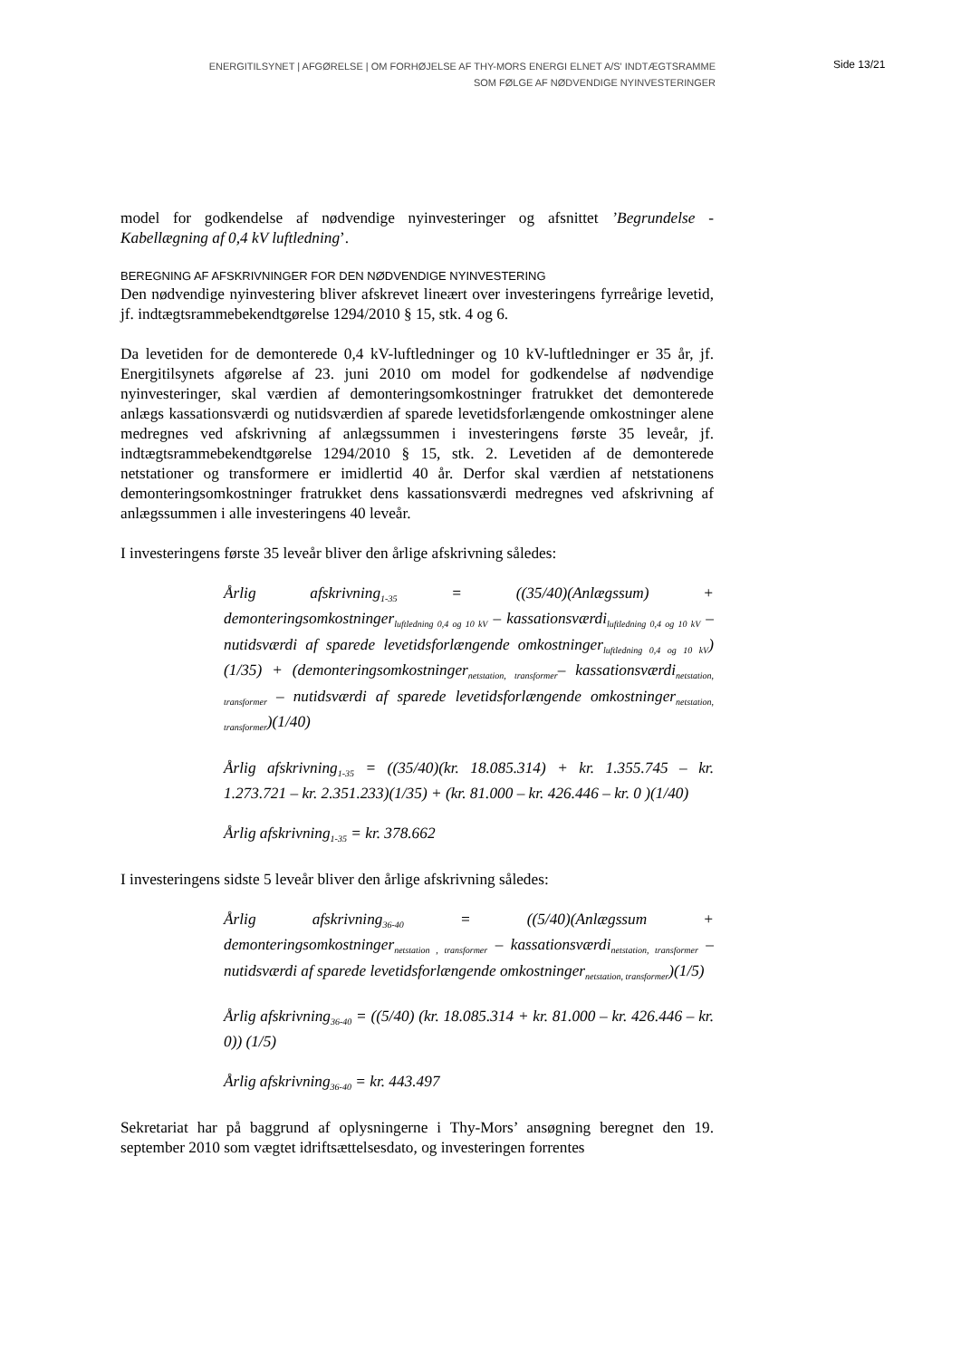ENERGITILSYNET | AFGØRELSE | OM FORHØJELSE AF THY-MORS ENERGI ELNET A/S' INDTÆGTSRAMME
SOM FØLGE AF NØDVENDIGE NYINVESTERINGER
Side 13/21
model for godkendelse af nødvendige nyinvesteringer og afsnittet ’Begrundelse - Kabellægning af 0,4 kV luftledning’.
BEREGNING AF AFSKRIVNINGER FOR DEN NØDVENDIGE NYINVESTERING
Den nødvendige nyinvestering bliver afskrevet lineært over investeringens fyrreårige levetid, jf. indtægtsrammebekendtgørelse 1294/2010 § 15, stk. 4 og 6.
Da levetiden for de demonterede 0,4 kV-luftledninger og 10 kV-luftledninger er 35 år, jf. Energitilsynets afgørelse af 23. juni 2010 om model for godkendelse af nødvendige nyinvesteringer, skal værdien af demonteringsomkostninger fratrukket det demonterede anlægs kassationsværdi og nutidsværdien af sparede levetidsforlængende omkostninger alene medregnes ved afskrivning af anlægssummen i investeringens første 35 leveår, jf. indtægtsrammebekendtgørelse 1294/2010 § 15, stk. 2. Levetiden af de demonterede netstationer og transformere er imidlertid 40 år. Derfor skal værdien af netstationens demonteringsomkostninger fratrukket dens kassationsværdi medregnes ved afskrivning af anlægssummen i alle investeringens 40 leveår.
I investeringens første 35 leveår bliver den årlige afskrivning således:
Årlig afskrivning<sub>1-35</sub> = ((35/40)(Anlægssum) + demonteringsomkostninger<sub>luftledning 0,4 og 10 kV</sub> – kassationsværdi<sub>luftledning 0,4 og 10 kV</sub> – nutidsværdi af sparede levetidsforlængende omkostninger<sub>luftledning 0,4 og 10 kV</sub>)(1/35) + (demonteringsomkostninger<sub>netstation, transformer</sub>– kassationsværdi<sub>netstation, transformer</sub> – nutidsværdi af sparede levetidsforlængende omkostninger<sub>netstation, transformer</sub>)(1/40)
Årlig afskrivning<sub>1-35</sub> = ((35/40)(kr. 18.085.314) + kr. 1.355.745 – kr. 1.273.721 – kr. 2.351.233)(1/35) + (kr. 81.000 – kr. 426.446 – kr. 0 )(1/40)
Årlig afskrivning<sub>1-35</sub> = kr. 378.662
I investeringens sidste 5 leveår bliver den årlige afskrivning således:
Årlig afskrivning<sub>36-40</sub> = ((5/40)(Anlægssum + demonteringsomkostninger<sub>netstation , transformer</sub> – kassationsværdi<sub>netstation, transformer</sub> – nutidsværdi af sparede levetidsforlængende omkostninger<sub>netstation, transformer</sub>)(1/5)
Årlig afskrivning<sub>36-40</sub> = ((5/40) (kr. 18.085.314 + kr. 81.000 – kr. 426.446 – kr. 0)) (1/5)
Årlig afskrivning<sub>36-40</sub> = kr. 443.497
Sekretariat har på baggrund af oplysningerne i Thy-Mors’ ansøgning beregnet den 19. september 2010 som vægtet idriftsættelsesdato, og investeringen forrentes